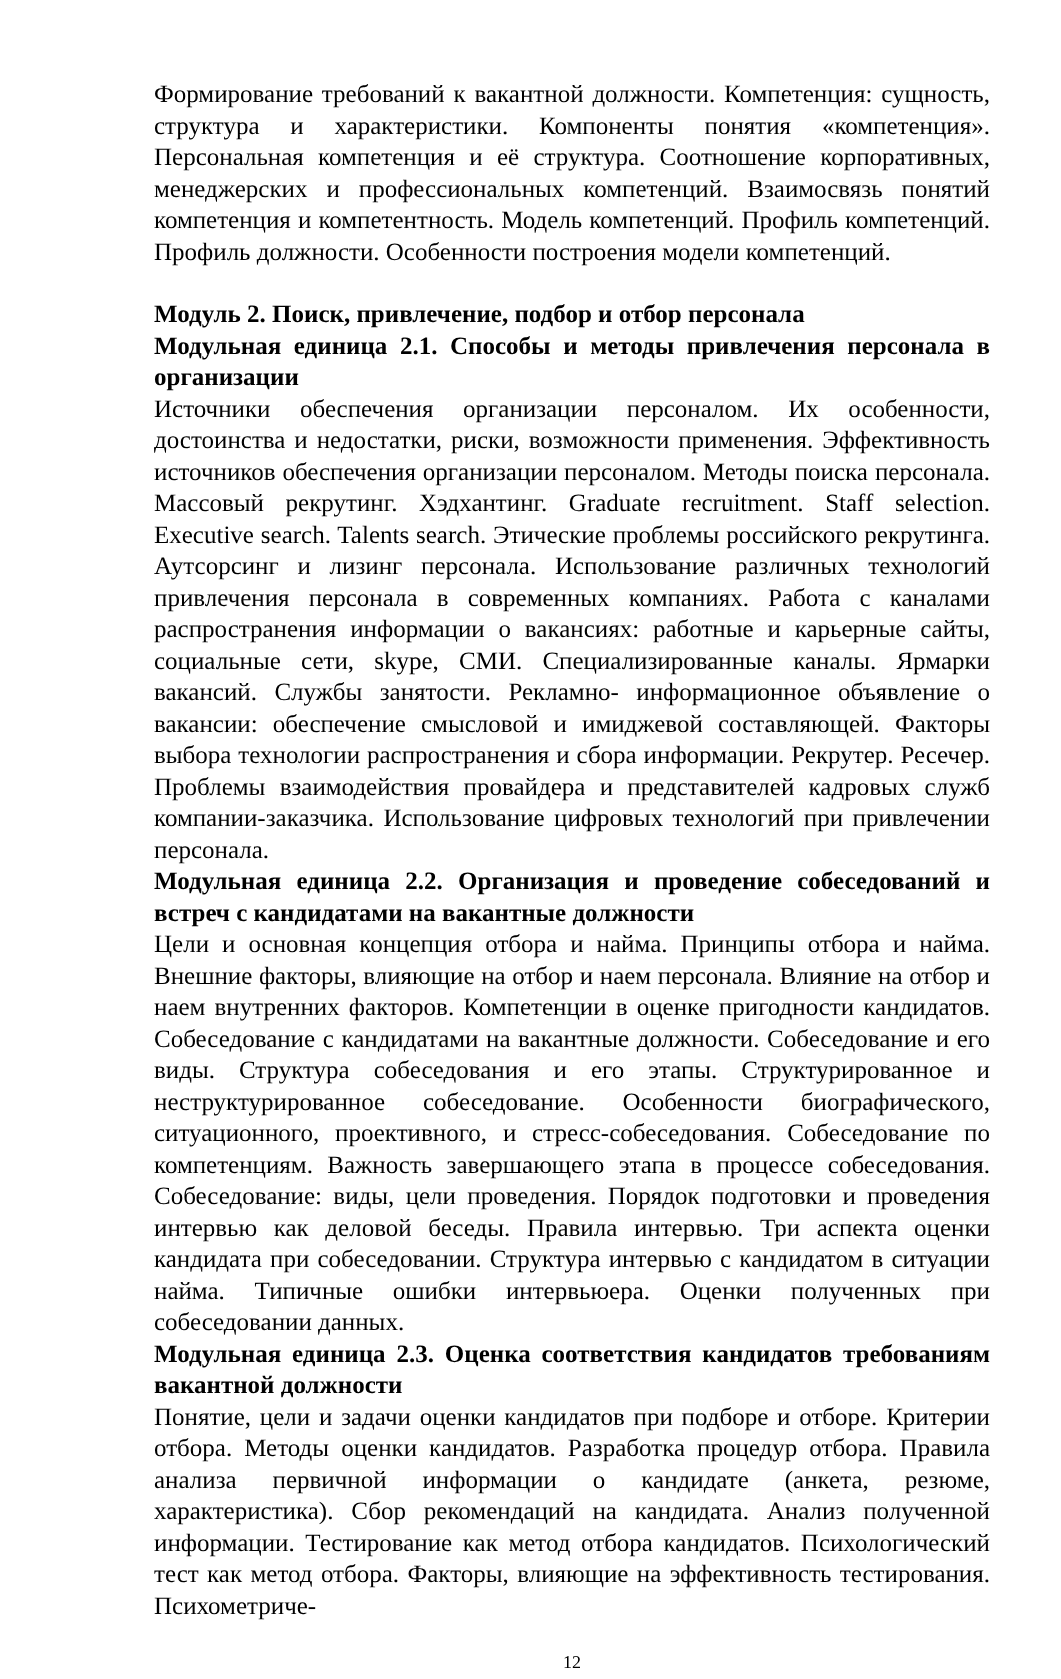Формирование требований к вакантной должности. Компетенция: сущность, структура и характеристики. Компоненты понятия «компетенция». Персональная компетенция и её структура. Соотношение корпоративных, менеджерских и профессиональных компетенций. Взаимосвязь понятий компетенция и компетентность. Модель компетенций. Профиль компетенций. Профиль должности. Особенности построения модели компетенций.
Модуль 2. Поиск, привлечение, подбор и отбор персонала
Модульная единица 2.1. Способы и методы привлечения персонала в организации
Источники обеспечения организации персоналом. Их особенности, достоинства и недостатки, риски, возможности применения. Эффективность источников обеспечения организации персоналом. Методы поиска персонала. Массовый рекрутинг. Хэдхантинг. Graduate recruitment. Staff selection. Executive search. Talents search. Этические проблемы российского рекрутинга. Аутсорсинг и лизинг персонала. Использование различных технологий привлечения персонала в современных компаниях. Работа с каналами распространения информации о вакансиях: работные и карьерные сайты, социальные сети, skype, СМИ. Специализированные каналы. Ярмарки вакансий. Службы занятости. Рекламно- информационное объявление о вакансии: обеспечение смысловой и имиджевой составляющей. Факторы выбора технологии распространения и сбора информации. Рекрутер. Ресечер. Проблемы взаимодействия провайдера и представителей кадровых служб компании-заказчика. Использование цифровых технологий при привлечении персонала.
Модульная единица 2.2. Организация и проведение собеседований и встреч с кандидатами на вакантные должности
Цели и основная концепция отбора и найма. Принципы отбора и найма. Внешние факторы, влияющие на отбор и наем персонала. Влияние на отбор и наем внутренних факторов. Компетенции в оценке пригодности кандидатов. Собеседование с кандидатами на вакантные должности. Собеседование и его виды. Структура собеседования и его этапы. Структурированное и неструктурированное собеседование. Особенности биографического, ситуационного, проективного, и стресс-собеседования. Собеседование по компетенциям. Важность завершающего этапа в процессе собеседования. Собеседование: виды, цели проведения. Порядок подготовки и проведения интервью как деловой беседы. Правила интервью. Три аспекта оценки кандидата при собеседовании. Структура интервью с кандидатом в ситуации найма. Типичные ошибки интервьюера. Оценки полученных при собеседовании данных.
Модульная единица 2.3. Оценка соответствия кандидатов требованиям вакантной должности
Понятие, цели и задачи оценки кандидатов при подборе и отборе. Критерии отбора. Методы оценки кандидатов. Разработка процедур отбора. Правила анализа первичной информации о кандидате (анкета, резюме, характеристика). Сбор рекомендаций на кандидата. Анализ полученной информации. Тестирование как метод отбора кандидатов. Психологический тест как метод отбора. Факторы, влияющие на эффективность тестирования. Психометриче-
12